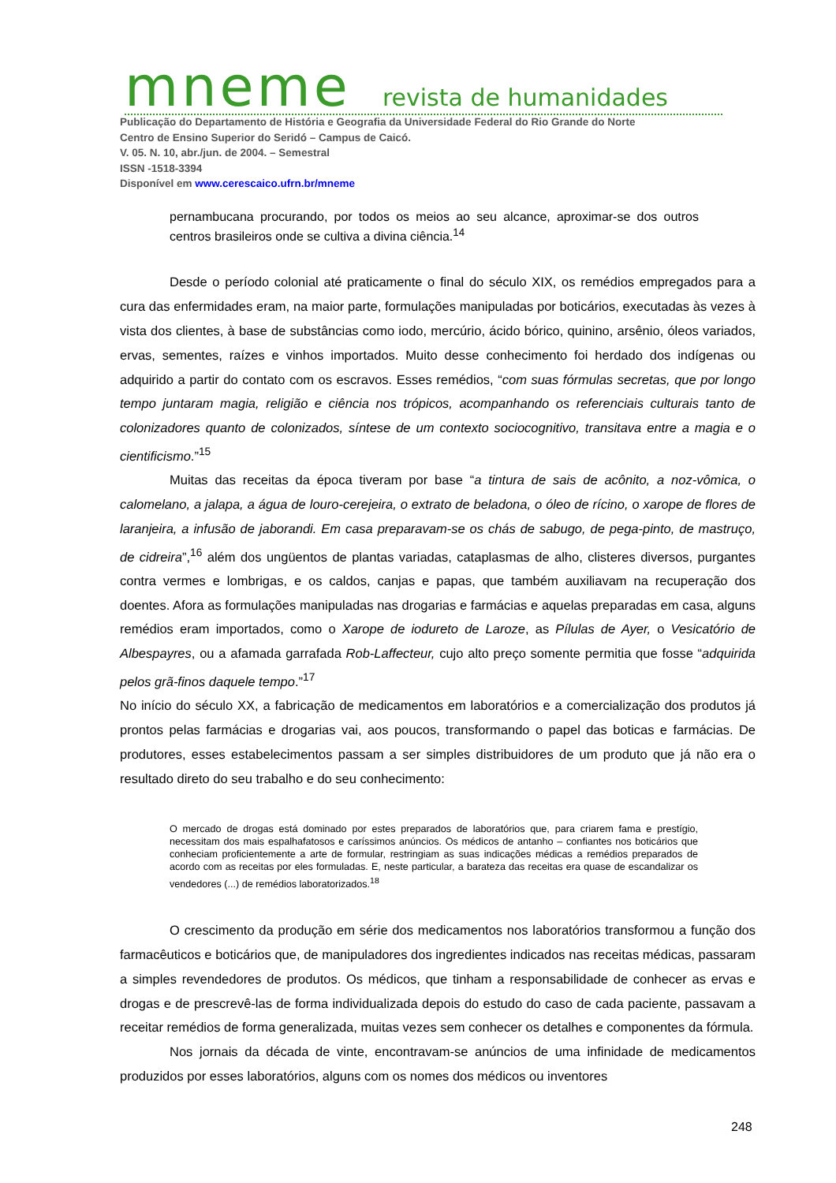mneme revista de humanidades
Publicação do Departamento de História e Geografia da Universidade Federal do Rio Grande do Norte
Centro de Ensino Superior do Seridó – Campus de Caicó.
V. 05. N. 10, abr./jun. de 2004. – Semestral
ISSN -1518-3394
Disponível em www.cerescaico.ufrn.br/mneme
pernambucana procurando, por todos os meios ao seu alcance, aproximar-se dos outros centros brasileiros onde se cultiva a divina ciência.<sup>14</sup>
Desde o período colonial até praticamente o final do século XIX, os remédios empregados para a cura das enfermidades eram, na maior parte, formulações manipuladas por boticários, executadas às vezes à vista dos clientes, à base de substâncias como iodo, mercúrio, ácido bórico, quinino, arsênio, óleos variados, ervas, sementes, raízes e vinhos importados. Muito desse conhecimento foi herdado dos indígenas ou adquirido a partir do contato com os escravos. Esses remédios, “com suas fórmulas secretas, que por longo tempo juntaram magia, religião e ciência nos trópicos, acompanhando os referenciais culturais tanto de colonizadores quanto de colonizados, síntese de um contexto sociocognitivo, transitava entre a magia e o cientificismo.”<sup>15</sup>
Muitas das receitas da época tiveram por base “a tintura de sais de acônito, a noz-vômica, o calomelano, a jalapa, a água de louro-cerejeira, o extrato de beladona, o óleo de rícino, o xarope de flores de laranjeira, a infusão de jaborandi. Em casa preparavam-se os chás de sabugo, de pega-pinto, de mastruço, de cidreira”,<sup>16</sup> além dos ungüentos de plantas variadas, cataplasmas de alho, clisteres diversos, purgantes contra vermes e lombrigas, e os caldos, canjas e papas, que também auxiliavam na recuperação dos doentes. Afora as formulações manipuladas nas drogarias e farmácias e aquelas preparadas em casa, alguns remédios eram importados, como o Xarope de iodureto de Laroze, as Pílulas de Ayer, o Vesicatório de Albespayres, ou a afamada garrafada Rob-Laffecteur, cujo alto preço somente permitia que fosse “adquirida pelos grã-finos daquele tempo.”<sup>17</sup>
No início do século XX, a fabricação de medicamentos em laboratórios e a comercialização dos produtos já prontos pelas farmácias e drogarias vai, aos poucos, transformando o papel das boticas e farmácias. De produtores, esses estabelecimentos passam a ser simples distribuidores de um produto que já não era o resultado direto do seu trabalho e do seu conhecimento:
O mercado de drogas está dominado por estes preparados de laboratórios que, para criarem fama e prestígio, necessitam dos mais espalhafatosos e caríssimos anúncios. Os médicos de antanho – confiantes nos boticários que conheciam proficientemente a arte de formular, restringiam as suas indicações médicas a remédios preparados de acordo com as receitas por eles formuladas. E, neste particular, a barateza das receitas era quase de escandalizar os vendedores (...) de remédios laboratorizados.<sup>18</sup>
O crescimento da produção em série dos medicamentos nos laboratórios transformou a função dos farmacêuticos e boticários que, de manipuladores dos ingredientes indicados nas receitas médicas, passaram a simples revendedores de produtos. Os médicos, que tinham a responsabilidade de conhecer as ervas e drogas e de prescrevê-las de forma individualizada depois do estudo do caso de cada paciente, passavam a receitar remédios de forma generalizada, muitas vezes sem conhecer os detalhes e componentes da fórmula.
Nos jornais da década de vinte, encontravam-se anúncios de uma infinidade de medicamentos produzidos por esses laboratórios, alguns com os nomes dos médicos ou inventores
248